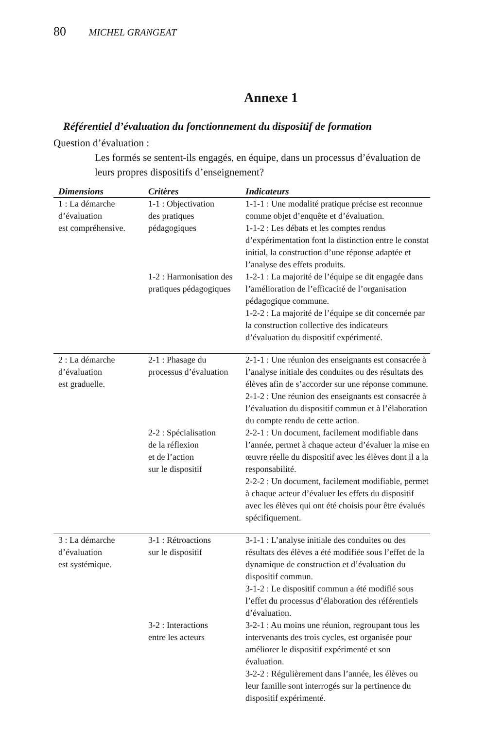80 MICHEL GRANGEAT
Annexe 1
Référentiel d’évaluation du fonctionnement du dispositif de formation
Question d’évaluation :
Les formés se sentent-ils engagés, en équipe, dans un processus d’évaluation de leurs propres dispositifs d’enseignement?
| Dimensions | Critères | Indicateurs |
| --- | --- | --- |
| 1 : La démarche d’évaluation est compréhensive. | 1-1 : Objectivation des pratiques pédagogiques | 1-1-1 : Une modalité pratique précise est reconnue comme objet d’enquête et d’évaluation. 1-1-2 : Les débats et les comptes rendus d’expérimentation font la distinction entre le constat initial, la construction d’une réponse adaptée et l’analyse des effets produits. |
| | 1-2 : Harmonisation des pratiques pédagogiques | 1-2-1 : La majorité de l’équipe se dit engagée dans l’amélioration de l’efficacité de l’organisation pédagogique commune. 1-2-2 : La majorité de l’équipe se dit concernée par la construction collective des indicateurs d’évaluation du dispositif expérimenté. |
| 2 : La démarche d’évaluation est graduelle. | 2-1 : Phasage du processus d’évaluation | 2-1-1 : Une réunion des enseignants est consacrée à l’analyse initiale des conduites ou des résultats des élèves afin de s’accorder sur une réponse commune. 2-1-2 : Une réunion des enseignants est consacrée à l’évaluation du dispositif commun et à l’élaboration du compte rendu de cette action. |
| | 2-2 : Spécialisation de la réflexion et de l’action sur le dispositif | 2-2-1 : Un document, facilement modifiable dans l’année, permet à chaque acteur d’évaluer la mise en œuvre réelle du dispositif avec les élèves dont il a la responsabilité. 2-2-2 : Un document, facilement modifiable, permet à chaque acteur d’évaluer les effets du dispositif avec les élèves qui ont été choisis pour être évalués spécifiquement. |
| 3 : La démarche d’évaluation est systémique. | 3-1 : Rétroactions sur le dispositif | 3-1-1 : L’analyse initiale des conduites ou des résultats des élèves a été modifiée sous l’effet de la dynamique de construction et d’évaluation du dispositif commun. 3-1-2 : Le dispositif commun a été modifié sous l’effet du processus d’élaboration des référentiels d’évaluation. |
| | 3-2 : Interactions entre les acteurs | 3-2-1 : Au moins une réunion, regroupant tous les intervenants des trois cycles, est organisée pour améliorer le dispositif expérimenté et son évaluation. 3-2-2 : Régulièrement dans l’année, les élèves ou leur famille sont interrogés sur la pertinence du dispositif expérimenté. |